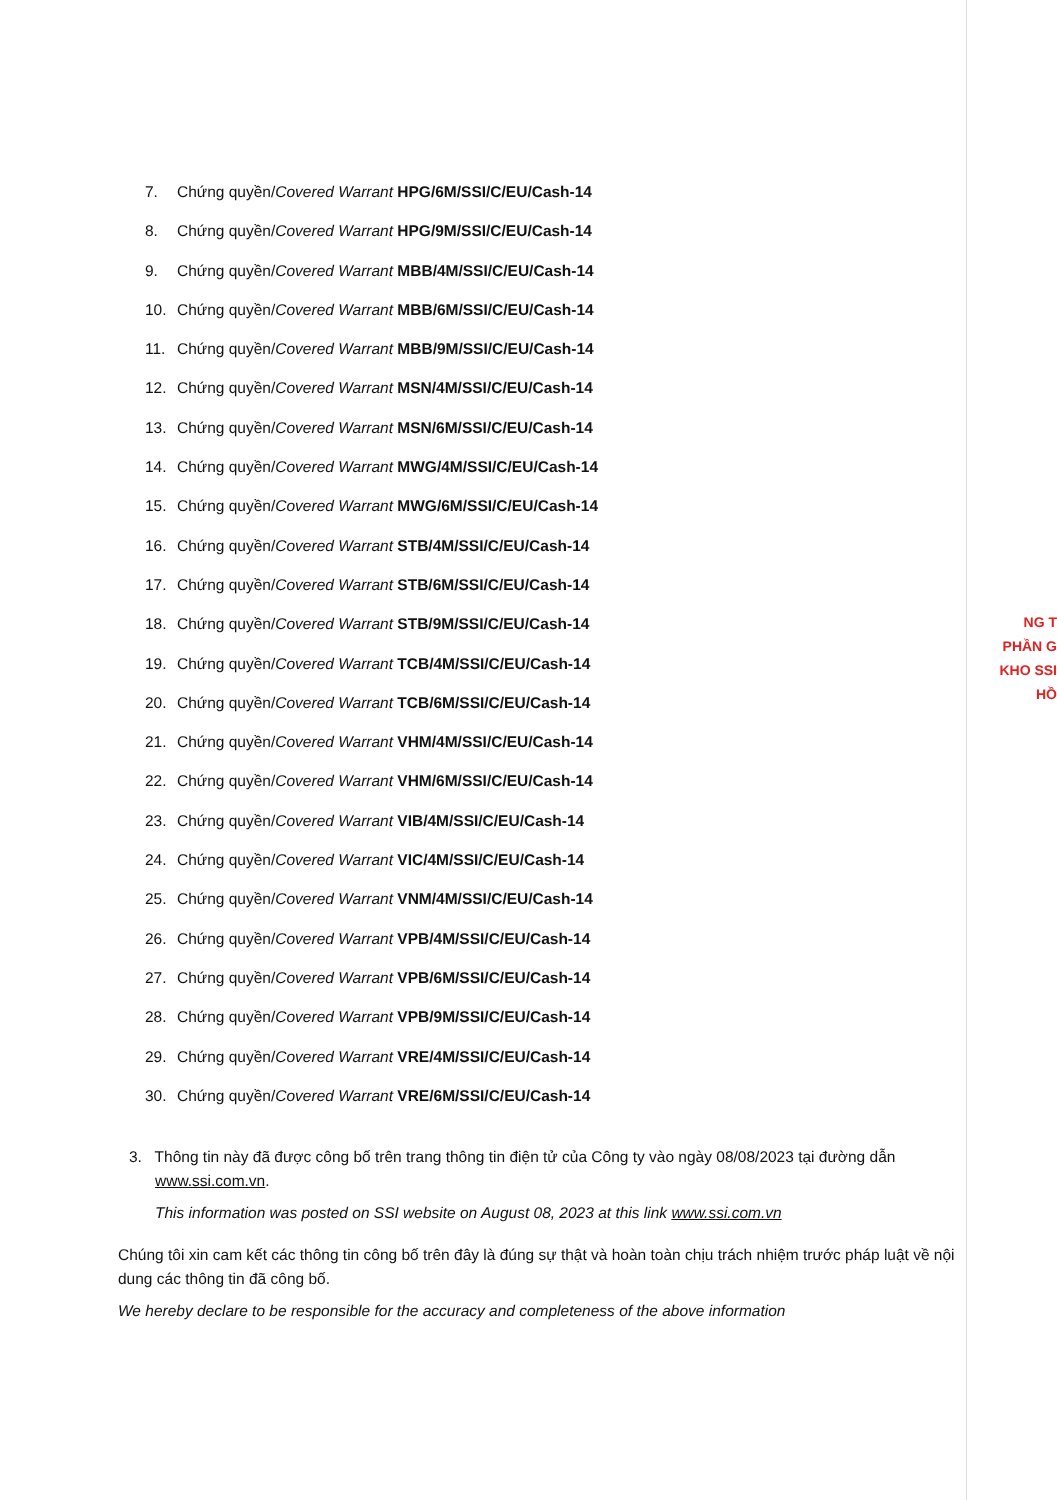7. Chứng quyền/Covered Warrant HPG/6M/SSI/C/EU/Cash-14
8. Chứng quyền/Covered Warrant HPG/9M/SSI/C/EU/Cash-14
9. Chứng quyền/Covered Warrant MBB/4M/SSI/C/EU/Cash-14
10. Chứng quyền/Covered Warrant MBB/6M/SSI/C/EU/Cash-14
11. Chứng quyền/Covered Warrant MBB/9M/SSI/C/EU/Cash-14
12. Chứng quyền/Covered Warrant MSN/4M/SSI/C/EU/Cash-14
13. Chứng quyền/Covered Warrant MSN/6M/SSI/C/EU/Cash-14
14. Chứng quyền/Covered Warrant MWG/4M/SSI/C/EU/Cash-14
15. Chứng quyền/Covered Warrant MWG/6M/SSI/C/EU/Cash-14
16. Chứng quyền/Covered Warrant STB/4M/SSI/C/EU/Cash-14
17. Chứng quyền/Covered Warrant STB/6M/SSI/C/EU/Cash-14
18. Chứng quyền/Covered Warrant STB/9M/SSI/C/EU/Cash-14
19. Chứng quyền/Covered Warrant TCB/4M/SSI/C/EU/Cash-14
20. Chứng quyền/Covered Warrant TCB/6M/SSI/C/EU/Cash-14
21. Chứng quyền/Covered Warrant VHM/4M/SSI/C/EU/Cash-14
22. Chứng quyền/Covered Warrant VHM/6M/SSI/C/EU/Cash-14
23. Chứng quyền/Covered Warrant VIB/4M/SSI/C/EU/Cash-14
24. Chứng quyền/Covered Warrant VIC/4M/SSI/C/EU/Cash-14
25. Chứng quyền/Covered Warrant VNM/4M/SSI/C/EU/Cash-14
26. Chứng quyền/Covered Warrant VPB/4M/SSI/C/EU/Cash-14
27. Chứng quyền/Covered Warrant VPB/6M/SSI/C/EU/Cash-14
28. Chứng quyền/Covered Warrant VPB/9M/SSI/C/EU/Cash-14
29. Chứng quyền/Covered Warrant VRE/4M/SSI/C/EU/Cash-14
30. Chứng quyền/Covered Warrant VRE/6M/SSI/C/EU/Cash-14
NG T PHẦN G KHO SSI HỒ
3. Thông tin này đã được công bố trên trang thông tin điện tử của Công ty vào ngày 08/08/2023 tại đường dẫn www.ssi.com.vn.
This information was posted on SSI website on August 08, 2023 at this link www.ssi.com.vn
Chúng tôi xin cam kết các thông tin công bố trên đây là đúng sự thật và hoàn toàn chịu trách nhiệm trước pháp luật về nội dung các thông tin đã công bố.
We hereby declare to be responsible for the accuracy and completeness of the above information